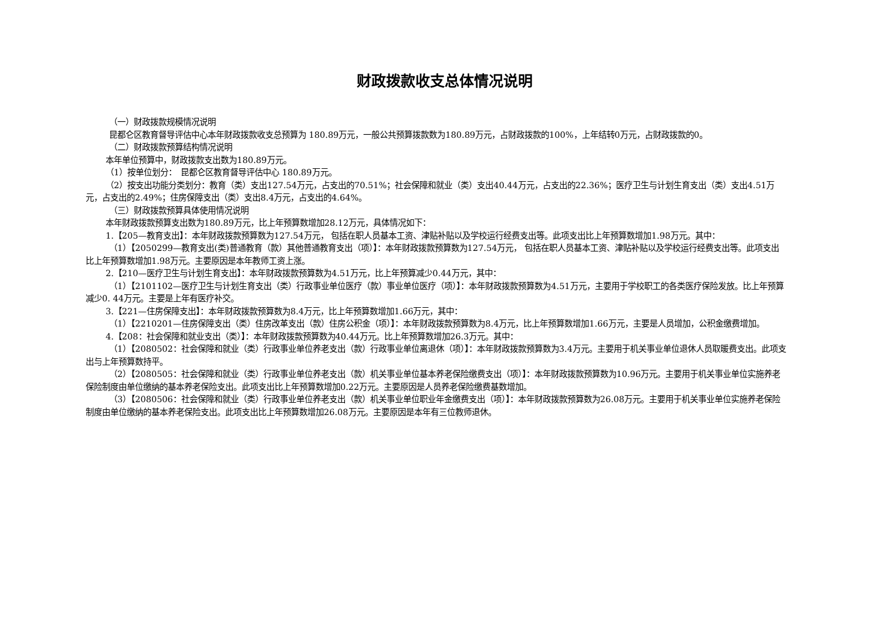财政拨款收支总体情况说明
（一）财政拨款规模情况说明
昆都仑区教育督导评估中心本年财政拨款收支总预算为 180.89万元，一般公共预算拨款数为180.89万元，占财政拨款的100%，上年结转0万元，占财政拨款的0。
（二）财政拨款预算结构情况说明
本年单位预算中，财政拨款支出数为180.89万元。
（1）按单位划分：　昆都仑区教育督导评估中心 180.89万元。
（2）按支出功能分类划分：教育（类）支出127.54万元，占支出的70.51%；社会保障和就业（类）支出40.44万元，占支出的22.36%；医疗卫生与计划生育支出（类）支出4.51万元，占支出的2.49%；住房保障支出（类）支出8.4万元，占支出的4.64%。
（三）财政拨款预算具体使用情况说明
本年财政拨款预算支出数为180.89万元，比上年预算数增加28.12万元，具体情况如下：
1.【205—教育支出】：本年财政拨款预算数为127.54万元， 包括在职人员基本工资、津贴补贴以及学校运行经费支出等。此项支出比上年预算数增加1.98万元。其中：
（1）【2050299—教育支出(类)普通教育（款）其他普通教育支出（项）】：本年财政拨款预算数为127.54万元， 包括在职人员基本工资、津贴补贴以及学校运行经费支出等。此项支出比上年预算数增加1.98万元。主要原因是本年教师工资上涨。
2.【210—医疗卫生与计划生育支出】：本年财政拨款预算数为4.51万元，比上年预算减少0.44万元，其中：
（1）【2101102—医疗卫生与计划生育支出（类）行政事业单位医疗（款）事业单位医疗（项）】：本年财政拨款预算数为4.51万元，主要用于学校职工的各类医疗保险发放。比上年预算减少0. 44万元。主要是上年有医疗补交。
3.【221—住房保障支出】：本年财政拨款预算数为8.4万元，比上年预算数增加1.66万元，其中：
（1）【2210201—住房保障支出（类）住房改革支出（款）住房公积金（项）】：本年财政拨款预算数为8.4万元，比上年预算数增加1.66万元，主要是人员增加，公积金缴费增加。
4.【208：社会保障和就业支出（类）】：本年财政拨款预算数为40.44万元。比上年预算数增加26.3万元。其中：
（1）【2080502：社会保障和就业（类）行政事业单位养老支出（款）行政事业单位离退休（项）】：本年财政拨款预算数为3.4万元。主要用于机关事业单位退休人员取暖费支出。此项支出与上年预算数持平。
（2）【2080505：社会保障和就业（类）行政事业单位养老支出（款）机关事业单位基本养老保险缴费支出（项）】：本年财政拨款预算数为10.96万元。主要用于机关事业单位实施养老保险制度由单位缴纳的基本养老保险支出。此项支出比上年预算数增加0.22万元。主要原因是人员养老保险缴费基数增加。
（3）【2080506：社会保障和就业（类）行政事业单位养老支出（款）机关事业单位职业年金缴费支出（项）】：本年财政拨款预算数为26.08万元。主要用于机关事业单位实施养老保险制度由单位缴纳的基本养老保险支出。此项支出比上年预算数增加26.08万元。主要原因是本年有三位教师退休。